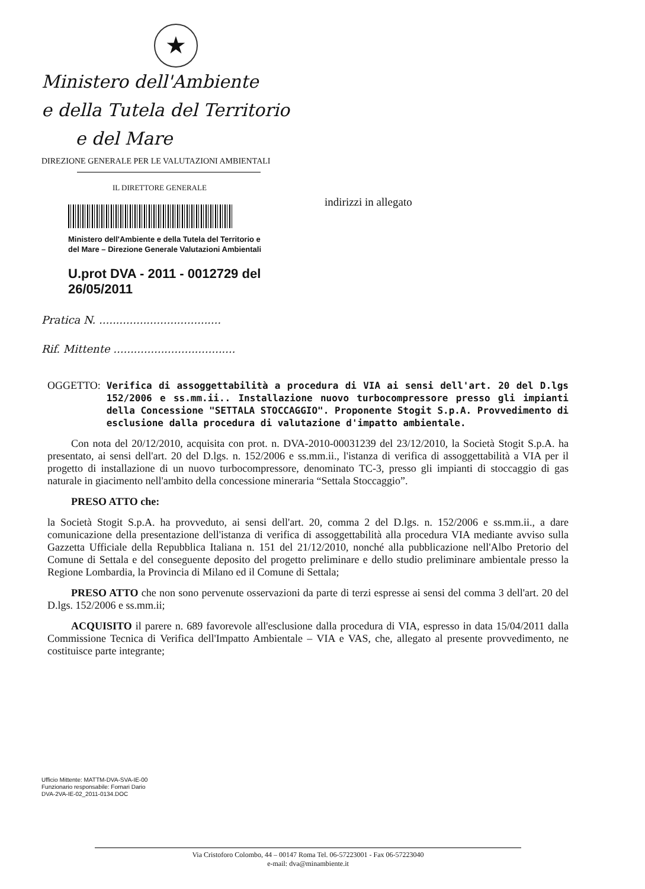★
Ministero dell'Ambiente
e della Tutela del Territorio
e del Mare
DIREZIONE GENERALE PER LE VALUTAZIONI AMBIENTALI
IL DIRETTORE GENERALE
Ministero dell'Ambiente e della Tutela del Territorio e
del Mare – Direzione Generale Valutazioni Ambientali
U.prot DVA - 2011 - 0012729 del 26/05/2011
Pratica N. ....................................
Rif. Mittente ....................................
indirizzi in allegato
OGGETTO: Verifica di assoggettabilità a procedura di VIA ai sensi dell'art. 20 del D.lgs 152/2006 e ss.mm.ii.. Installazione nuovo turbocompressore presso gli impianti della Concessione "SETTALA STOCCAGGIO". Proponente Stogit S.p.A. Provvedimento di esclusione dalla procedura di valutazione d'impatto ambientale.
Con nota del 20/12/2010, acquisita con prot. n. DVA-2010-00031239 del 23/12/2010, la Società Stogit S.p.A. ha presentato, ai sensi dell'art. 20 del D.lgs. n. 152/2006 e ss.mm.ii., l'istanza di verifica di assoggettabilità a VIA per il progetto di installazione di un nuovo turbocompressore, denominato TC-3, presso gli impianti di stoccaggio di gas naturale in giacimento nell'ambito della concessione mineraria “Settala Stoccaggio”.
PRESO ATTO che:
la Società Stogit S.p.A. ha provveduto, ai sensi dell'art. 20, comma 2 del D.lgs. n. 152/2006 e ss.mm.ii., a dare comunicazione della presentazione dell'istanza di verifica di assoggettabilità alla procedura VIA mediante avviso sulla Gazzetta Ufficiale della Repubblica Italiana n. 151 del 21/12/2010, nonché alla pubblicazione nell'Albo Pretorio del Comune di Settala e del conseguente deposito del progetto preliminare e dello studio preliminare ambientale presso la Regione Lombardia, la Provincia di Milano ed il Comune di Settala;
PRESO ATTO che non sono pervenute osservazioni da parte di terzi espresse ai sensi del comma 3 dell'art. 20 del D.lgs. 152/2006 e ss.mm.ii;
ACQUISITO il parere n. 689 favorevole all'esclusione dalla procedura di VIA, espresso in data 15/04/2011 dalla Commissione Tecnica di Verifica dell'Impatto Ambientale – VIA e VAS, che, allegato al presente provvedimento, ne costituisce parte integrante;
Ufficio Mittente: MATTM-DVA-SVA-IE-00
Funzionario responsabile: Fornari Dario
DVA-2VA-IE-02_2011-0134.DOC
Via Cristoforo Colombo, 44 – 00147 Roma Tel. 06-57223001 - Fax 06-57223040
e-mail: dva@minambiente.it